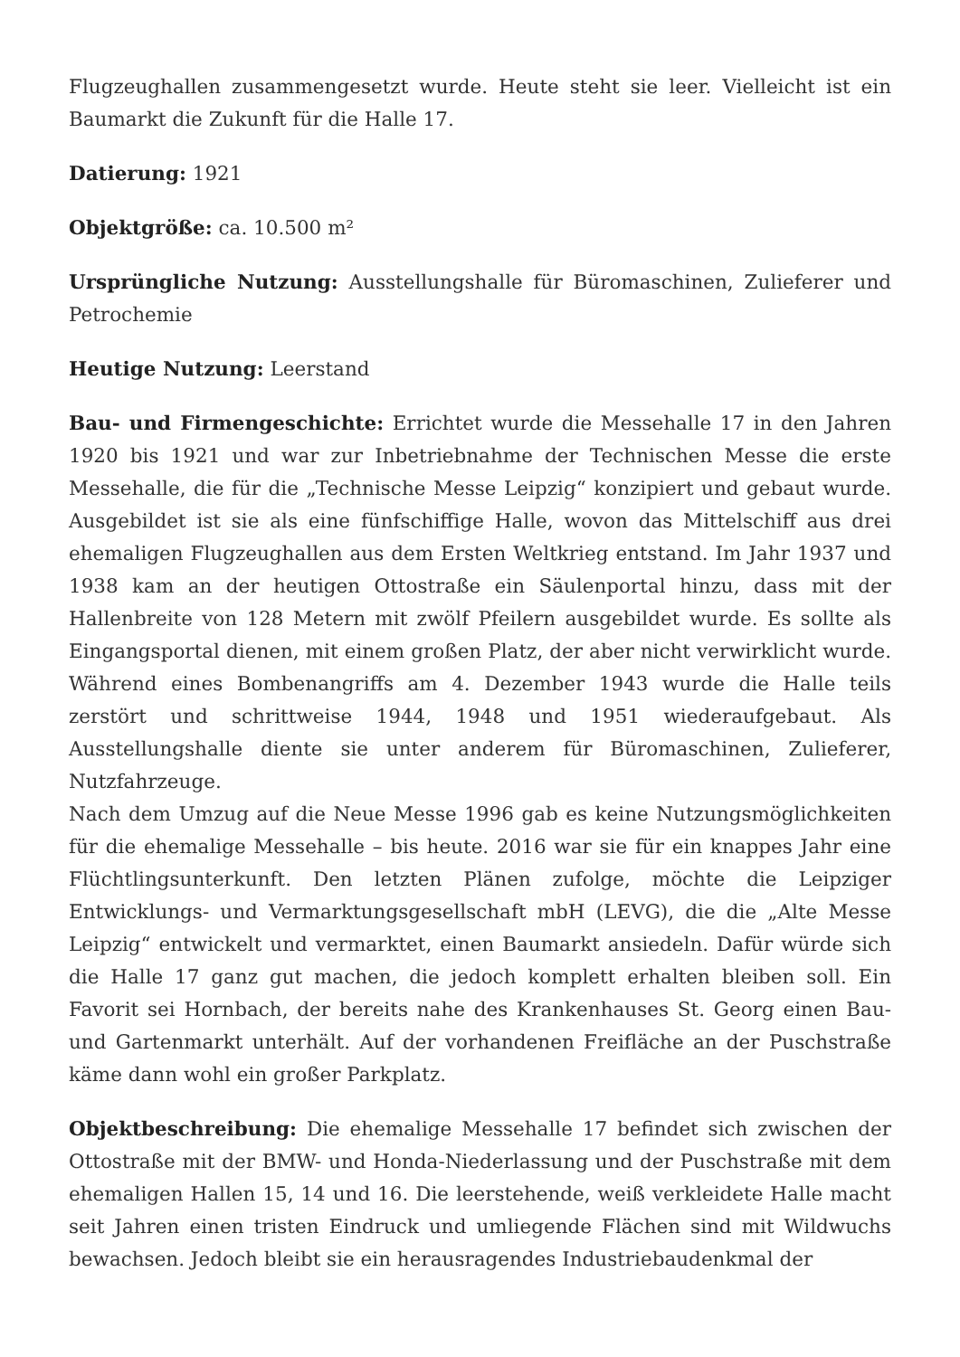Flugzeughallen zusammengesetzt wurde. Heute steht sie leer. Vielleicht ist ein Baumarkt die Zukunft für die Halle 17.
Datierung: 1921
Objektgröße: ca. 10.500 m²
Ursprüngliche Nutzung: Ausstellungshalle für Büromaschinen, Zulieferer und Petrochemie
Heutige Nutzung: Leerstand
Bau- und Firmengeschichte: Errichtet wurde die Messehalle 17 in den Jahren 1920 bis 1921 und war zur Inbetriebnahme der Technischen Messe die erste Messehalle, die für die „Technische Messe Leipzig“ konzipiert und gebaut wurde. Ausgebildet ist sie als eine fünfschiffige Halle, wovon das Mittelschiff aus drei ehemaligen Flugzeughallen aus dem Ersten Weltkrieg entstand. Im Jahr 1937 und 1938 kam an der heutigen Ottostraße ein Säulenportal hinzu, dass mit der Hallenbreite von 128 Metern mit zwölf Pfeilern ausgebildet wurde. Es sollte als Eingangsportal dienen, mit einem großen Platz, der aber nicht verwirklicht wurde. Während eines Bombenangriffs am 4. Dezember 1943 wurde die Halle teils zerstört und schrittweise 1944, 1948 und 1951 wiederaufgebaut. Als Ausstellungshalle diente sie unter anderem für Büromaschinen, Zulieferer, Nutzfahrzeuge.
Nach dem Umzug auf die Neue Messe 1996 gab es keine Nutzungsmöglichkeiten für die ehemalige Messehalle – bis heute. 2016 war sie für ein knappes Jahr eine Flüchtlingsunterkunft. Den letzten Plänen zufolge, möchte die Leipziger Entwicklungs- und Vermarktungsgesellschaft mbH (LEVG), die die „Alte Messe Leipzig“ entwickelt und vermarktet, einen Baumarkt ansiedeln. Dafür würde sich die Halle 17 ganz gut machen, die jedoch komplett erhalten bleiben soll. Ein Favorit sei Hornbach, der bereits nahe des Krankenhauses St. Georg einen Bau- und Gartenmarkt unterhält. Auf der vorhandenen Freifläche an der Puschstraße käme dann wohl ein großer Parkplatz.
Objektbeschreibung: Die ehemalige Messehalle 17 befindet sich zwischen der Ottostraße mit der BMW- und Honda-Niederlassung und der Puschstraße mit dem ehemaligen Hallen 15, 14 und 16. Die leerstehende, weiß verkleidete Halle macht seit Jahren einen tristen Eindruck und umliegende Flächen sind mit Wildwuchs bewachsen. Jedoch bleibt sie ein herausragendes Industriebaudenkmal der